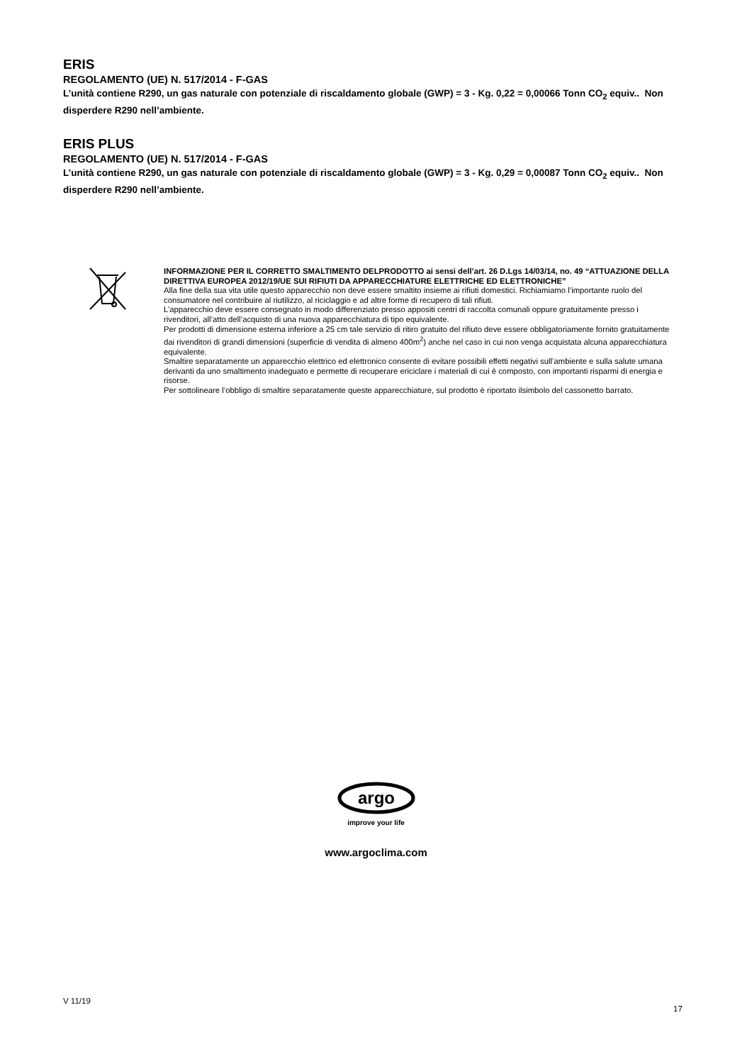ERIS
REGOLAMENTO (UE) N. 517/2014 - F-GAS
L’unità contiene R290, un gas naturale con potenziale di riscaldamento globale (GWP) = 3 - Kg. 0,22 = 0,00066 Tonn CO<sub>2</sub> equiv.. Non disperdere R290 nell’ambiente.
ERIS PLUS
REGOLAMENTO (UE) N. 517/2014 - F-GAS
L’unità contiene R290, un gas naturale con potenziale di riscaldamento globale (GWP) = 3 - Kg. 0,29 = 0,00087 Tonn CO<sub>2</sub> equiv.. Non disperdere R290 nell’ambiente.
INFORMAZIONE PER IL CORRETTO SMALTIMENTO DELPRODOTTO ai sensi dell’art. 26 D.Lgs 14/03/14, no. 49 “ATTUAZIONE DELLA DIRETTIVA EUROPEA 2012/19/UE SUI RIFIUTI DA APPARECCHIATURE ELETTRICHE ED ELETTRONICHE”
Alla fine della sua vita utile questo apparecchio non deve essere smaltito insieme ai rifiuti domestici. Richiamiamo l’importante ruolo del consumatore nel contribuire al riutilizzo, al riciclaggio e ad altre forme di recupero di tali rifiuti.
L’apparecchio deve essere consegnato in modo differenziato presso appositi centri di raccolta comunali oppure gratuitamente presso i rivenditori, all’atto dell’acquisto di una nuova apparecchiatura di tipo equivalente.
Per prodotti di dimensione esterna inferiore a 25 cm tale servizio di ritiro gratuito del rifiuto deve essere obbligatoriamente fornito gratuitamente dai rivenditori di grandi dimensioni (superficie di vendita di almeno 400m<sup>2</sup>) anche nel caso in cui non venga acquistata alcuna apparecchiatura equivalente.
Smaltire separatamente un apparecchio elettrico ed elettronico consente di evitare possibili effetti negativi sull’ambiente e sulla salute umana derivanti da uno smaltimento inadeguato e permette di recuperare ericiclare i materiali di cui è composto, con importanti risparmi di energia e risorse.
Per sottolineare l’obbligo di smaltire separatamente queste apparecchiature, sul prodotto è riportato ilsimbolo del cassonetto barrato.
argo
improve your life
www.argoclima.com
V 11/19
17